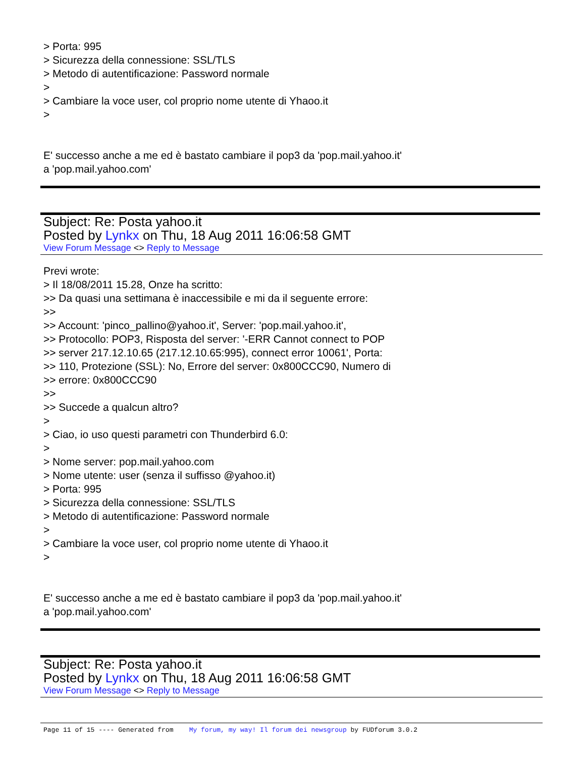> Porta: 995
> Sicurezza della connessione: SSL/TLS
> Metodo di autentificazione: Password normale
>
> Cambiare la voce user, col proprio nome utente di Yhaoo.it
>
E' successo anche a me ed è bastato cambiare il pop3 da 'pop.mail.yahoo.it'
a 'pop.mail.yahoo.com'
Subject: Re: Posta yahoo.it
Posted by Lynkx on Thu, 18 Aug 2011 16:06:58 GMT
View Forum Message <> Reply to Message
Previ wrote:
> Il 18/08/2011 15.28, Onze ha scritto:
>> Da quasi una settimana è inaccessibile e mi da il seguente errore:
>>
>> Account: 'pinco_pallino@yahoo.it', Server: 'pop.mail.yahoo.it',
>> Protocollo: POP3, Risposta del server: '-ERR Cannot connect to POP
>> server 217.12.10.65 (217.12.10.65:995), connect error 10061', Porta:
>> 110, Protezione (SSL): No, Errore del server: 0x800CCC90, Numero di
>> errore: 0x800CCC90
>>
>> Succede a qualcun altro?
>
> Ciao, io uso questi parametri con Thunderbird 6.0:
>
> Nome server: pop.mail.yahoo.com
> Nome utente: user (senza il suffisso @yahoo.it)
> Porta: 995
> Sicurezza della connessione: SSL/TLS
> Metodo di autentificazione: Password normale
>
> Cambiare la voce user, col proprio nome utente di Yhaoo.it
>
E' successo anche a me ed è bastato cambiare il pop3 da 'pop.mail.yahoo.it'
a 'pop.mail.yahoo.com'
Subject: Re: Posta yahoo.it
Posted by Lynkx on Thu, 18 Aug 2011 16:06:58 GMT
View Forum Message <> Reply to Message
Page 11 of 15 ---- Generated from My forum, my way! Il forum dei newsgroup by FUDforum 3.0.2